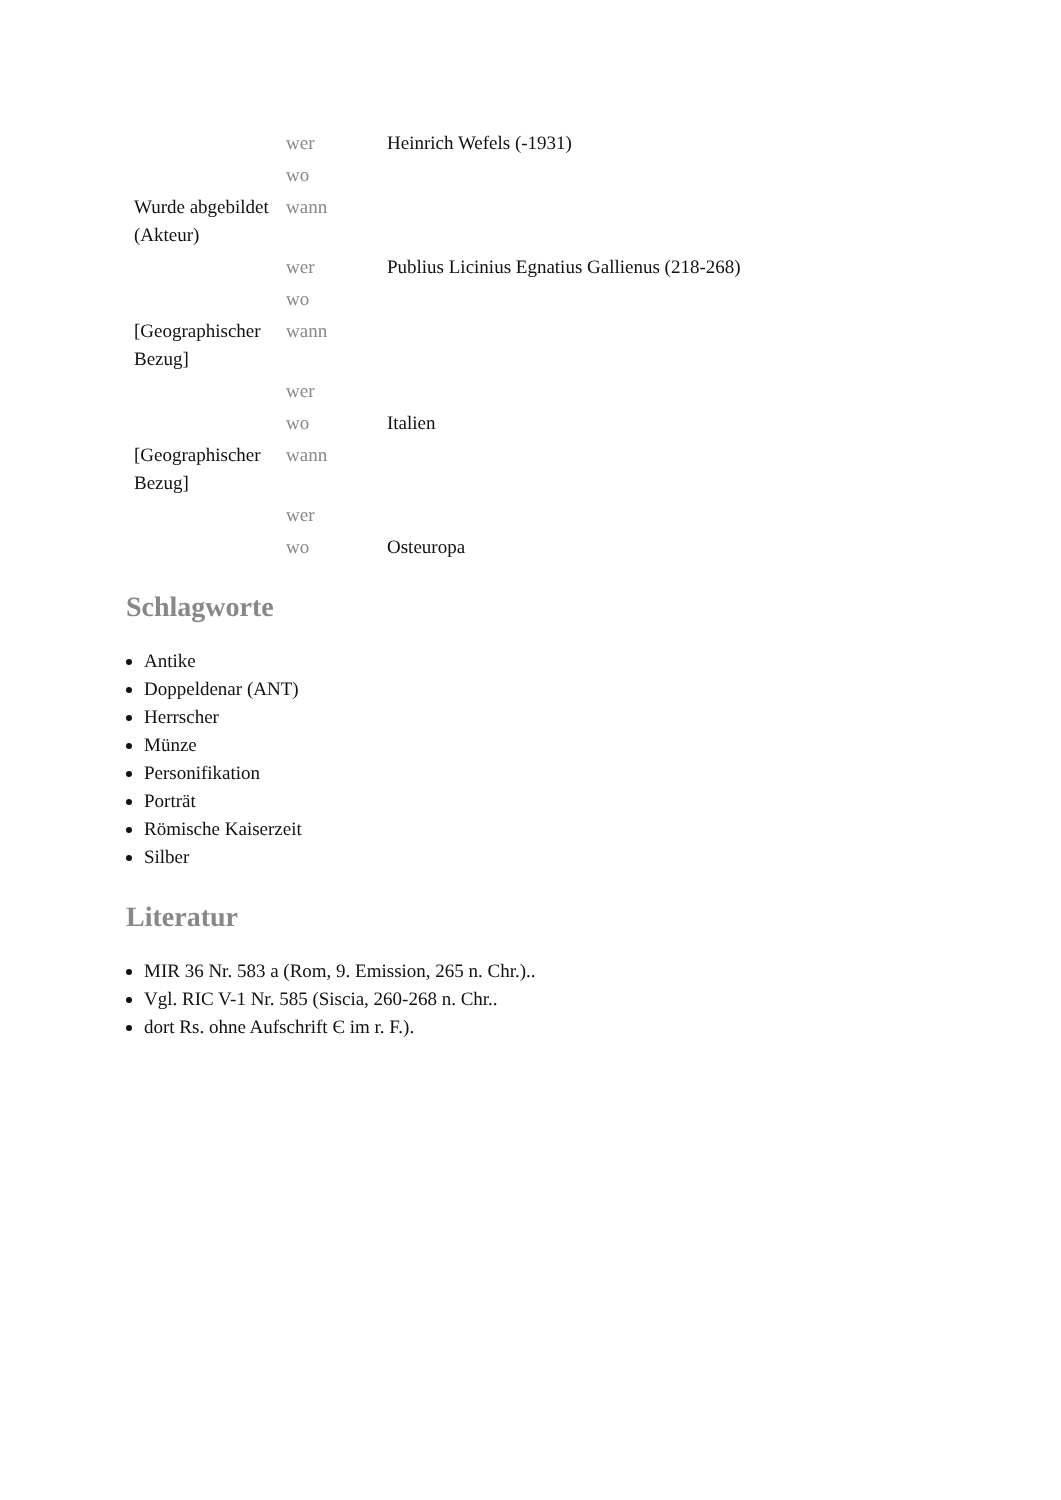| | wer | Heinrich Wefels (-1931) |
| | wo | |
| Wurde abgebildet (Akteur) | wann | |
| | wer | Publius Licinius Egnatius Gallienus (218-268) |
| | wo | |
| [Geographischer Bezug] | wann | |
| | wer | |
| | wo | Italien |
| [Geographischer Bezug] | wann | |
| | wer | |
| | wo | Osteuropa |
Schlagworte
Antike
Doppeldenar (ANT)
Herrscher
Münze
Personifikation
Porträt
Römische Kaiserzeit
Silber
Literatur
MIR 36 Nr. 583 a (Rom, 9. Emission, 265 n. Chr.)..
Vgl. RIC V-1 Nr. 585 (Siscia, 260-268 n. Chr..
dort Rs. ohne Aufschrift Є im r. F.).